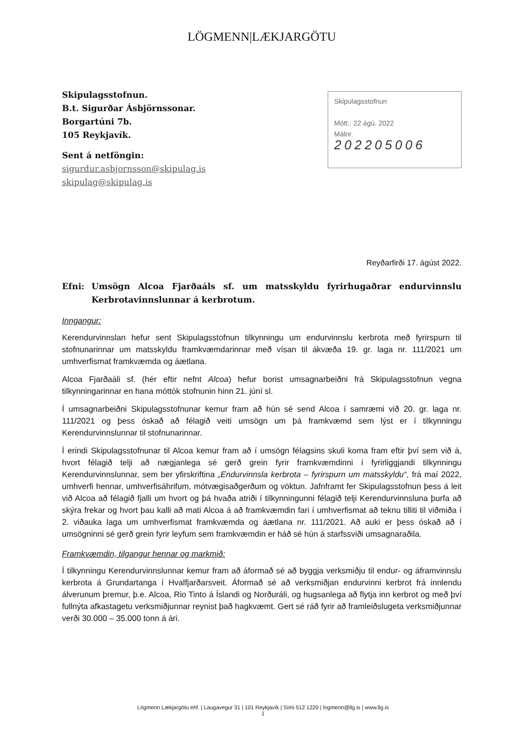LÖGMENN|LÆKJARGÖTU
Skipulagsstofnun.
B.t. Sigurðar Ásbjörnssonar.
Borgartúni 7b.
105 Reykjavík.
Sent á netföngin:
sigurdur.asbjornsson@skipulag.is
skipulag@skipulag.is
Skipulagsstofnun
Mótt.: 22 ágú. 2022
Málnr.
202205006
Reyðarfirði 17. ágúst 2022.
Efni: Umsögn Alcoa Fjarðaáls sf. um matsskyldu fyrirhugaðrar endurvinnslu Kerbrotavinnslunnar á kerbrotum.
Inngangur:
Kerendurvinnslan hefur sent Skipulagsstofnun tilkynningu um endurvinnslu kerbrota með fyrirspurn til stofnunarinnar um matsskyldu framkvæmdarinnar með vísan til ákvæða 19. gr. laga nr. 111/2021 um umhverfismat framkvæmda og áætlana.
Alcoa Fjarðaáli sf. (hér eftir nefnt Alcoa) hefur borist umsagnarbeiðni frá Skipulagsstofnun vegna tilkynningarinnar en hana móttók stofnunin hinn 21. júní sl.
Í umsagnarbeiðni Skipulagsstofnunar kemur fram að hún sé send Alcoa í samræmi við 20. gr. laga nr. 111/2021 og þess óskað að félagið veiti umsögn um þá framkvæmd sem lýst er í tilkynningu Kerendurvinnslunnar til stofnunarinnar.
Í erindi Skipulagsstofnunar til Alcoa kemur fram að í umsögn félagsins skuli koma fram eftir því sem við á, hvort félagið telji að nægjanlega sé gerð grein fyrir framkvæmdinni í fyrirliggjandi tilkynningu Kerendurvinnslunnar, sem ber yfirskriftina „Endurvinnsla kerbrota – fyrirspurn um matsskyldu“, frá maí 2022, umhverfi hennar, umhverfisáhrifum, mótvægisaðgerðum og vöktun. Jafnframt fer Skipulagsstofnun þess á leit við Alcoa að félagið fjalli um hvort og þá hvaða atriði í tilkynningunni félagið telji Kerendurvinnsluna þurfa að skýra frekar og hvort þau kalli að mati Alcoa á að framkvæmdin fari í umhverfismat að teknu tilliti til viðmiða í 2. viðauka laga um umhverfismat framkvæmda og áætlana nr. 111/2021. Að auki er þess óskað að í umsögninni sé gerð grein fyrir leyfum sem framkvæmdin er háð sé hún á starfssviði umsagnaraðila.
Framkvæmdin, tilgangur hennar og markmið:
Í tilkynningu Kerendurvinnslunnar kemur fram að áformað sé að byggja verksmiðju til endur- og áframvinnslu kerbrota á Grundartanga í Hvalfjarðarsveit. Áformað sé að verksmiðjan endurvinni kerbrot frá innlendu álverunum þremur, þ.e. Alcoa, Rio Tinto á Íslandi og Norðuráli, og hugsanlega að flytja inn kerbrot og með því fullnýta afkastagetu verksmiðjunnar reynist það hagkvæmt. Gert sé ráð fyrir að framleiðslugeta verksmiðjunnar verði 30.000 – 35.000 tonn á ári.
Lögmenn Lækjargötu ehf. | Laugavegur 31 | 101 Reykjavík | Sími 512 1220 | logmenn@llg.is | www.llg.is
1